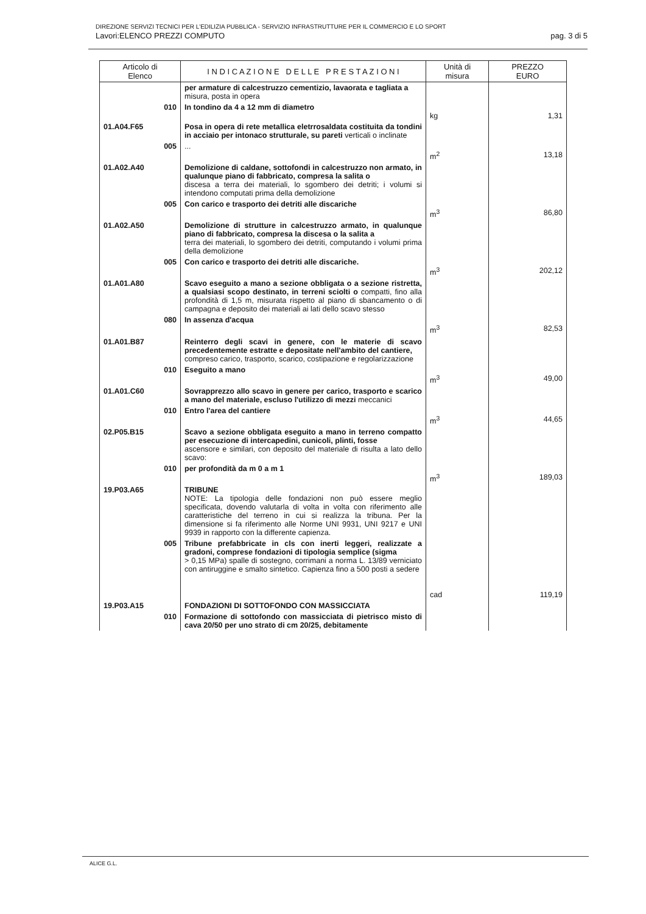DIREZIONE SERVIZI TECNICI PER L'EDILIZIA PUBBLICA - SERVIZIO INFRASTRUTTURE PER IL COMMERCIO E LO SPORT
Lavori:ELENCO PREZZI COMPUTO pag. 3 di 5
| Articolo di Elenco | I N D I C A Z I O N E D E L L E P R E S T A Z I O N I | Unità di misura | PREZZO EURO |
| --- | --- | --- | --- |
| | per armature di calcestruzzo cementizio, lavaorata e tagliata a misura, posta in opera | | |
| 010 | In tondino da 4 a 12 mm di diametro | kg | 1,31 |
| 01.A04.F65 | Posa in opera di rete metallica eletrrosaldata costituita da tondini in acciaio per intonaco strutturale, su pareti verticali o inclinate | | |
| 005 | ... | m<sup>2</sup> | 13,18 |
| 01.A02.A40 | Demolizione di caldane, sottofondi in calcestruzzo non armato, in qualunque piano di fabbricato, compresa la salita o discesa a terra dei materiali, lo sgombero dei detriti; i volumi si intendono computati prima della demolizione | | |
| 005 | Con carico e trasporto dei detriti alle discariche | m<sup>3</sup> | 86,80 |
| 01.A02.A50 | Demolizione di strutture in calcestruzzo armato, in qualunque piano di fabbricato, compresa la discesa o la salita a terra dei materiali, lo sgombero dei detriti, computando i volumi prima della demolizione | | |
| 005 | Con carico e trasporto dei detriti alle discariche. | m<sup>3</sup> | 202,12 |
| 01.A01.A80 | Scavo eseguito a mano a sezione obbligata o a sezione ristretta, a qualsiasi scopo destinato, in terreni sciolti o compatti, fino alla profondità di 1,5 m, misurata rispetto al piano di sbancamento o di campagna e deposito dei materiali ai lati dello scavo stesso | | |
| 080 | In assenza d'acqua | m<sup>3</sup> | 82,53 |
| 01.A01.B87 | Reinterro degli scavi in genere, con le materie di scavo precedentemente estratte e depositate nell'ambito del cantiere, compreso carico, trasporto, scarico, costipazione e regolarizzazione | | |
| 010 | Eseguito a mano | m<sup>3</sup> | 49,00 |
| 01.A01.C60 | Sovrapprezzo allo scavo in genere per carico, trasporto e scarico a mano del materiale, escluso l'utilizzo di mezzi meccanici | | |
| 010 | Entro l'area del cantiere | m<sup>3</sup> | 44,65 |
| 02.P05.B15 | Scavo a sezione obbligata eseguito a mano in terreno compatto per esecuzione di intercapedini, cunicoli, plinti, fosse ascensore e similari, con deposito del materiale di risulta a lato dello scavo: | | |
| 010 | per profondità da m 0 a m 1 | m<sup>3</sup> | 189,03 |
| 19.P03.A65 | TRIBUNE NOTE: La tipologia delle fondazioni non può essere meglio specificata, dovendo valutarla di volta in volta con riferimento alle caratteristiche del terreno in cui si realizza la tribuna. Per la dimensione si fa riferimento alle Norme UNI 9931, UNI 9217 e UNI 9939 in rapporto con la differente capienza. | | |
| 005 | Tribune prefabbricate in cls con inerti leggeri, realizzate a gradoni, comprese fondazioni di tipologia semplice (sigma > 0,15 MPa) spalle di sostegno, corrimani a norma L. 13/89 verniciato con antiruggine e smalto sintetico. Capienza fino a 500 posti a sedere | cad | 119,19 |
| 19.P03.A15 | FONDAZIONI DI SOTTOFONDO CON MASSICCIATA | | |
| 010 | Formazione di sottofondo con massicciata di pietrisco misto di cava 20/50 per uno strato di cm 20/25, debitamente | | |
ALICE G.L.